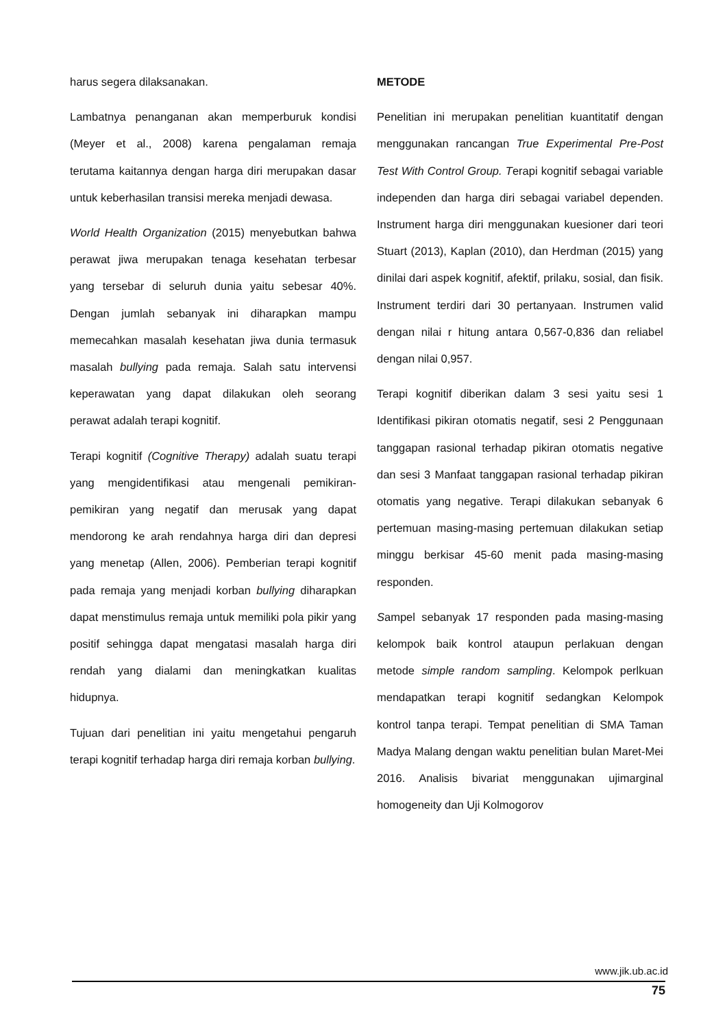harus segera dilaksanakan.
Lambatnya penanganan akan memperburuk kondisi (Meyer et al., 2008) karena pengalaman remaja terutama kaitannya dengan harga diri merupakan dasar untuk keberhasilan transisi mereka menjadi dewasa.
World Health Organization (2015) menyebutkan bahwa perawat jiwa merupakan tenaga kesehatan terbesar yang tersebar di seluruh dunia yaitu sebesar 40%. Dengan jumlah sebanyak ini diharapkan mampu memecahkan masalah kesehatan jiwa dunia termasuk masalah bullying pada remaja. Salah satu intervensi keperawatan yang dapat dilakukan oleh seorang perawat adalah terapi kognitif.
Terapi kognitif (Cognitive Therapy) adalah suatu terapi yang mengidentifikasi atau mengenali pemikiran-pemikiran yang negatif dan merusak yang dapat mendorong ke arah rendahnya harga diri dan depresi yang menetap (Allen, 2006). Pemberian terapi kognitif pada remaja yang menjadi korban bullying diharapkan dapat menstimulus remaja untuk memiliki pola pikir yang positif sehingga dapat mengatasi masalah harga diri rendah yang dialami dan meningkatkan kualitas hidupnya.
Tujuan dari penelitian ini yaitu mengetahui pengaruh terapi kognitif terhadap harga diri remaja korban bullying.
METODE
Penelitian ini merupakan penelitian kuantitatif dengan menggunakan rancangan True Experimental Pre-Post Test With Control Group. Terapi kognitif sebagai variable independen dan harga diri sebagai variabel dependen. Instrument harga diri menggunakan kuesioner dari teori Stuart (2013), Kaplan (2010), dan Herdman (2015) yang dinilai dari aspek kognitif, afektif, prilaku, sosial, dan fisik. Instrument terdiri dari 30 pertanyaan. Instrumen valid dengan nilai r hitung antara 0,567-0,836 dan reliabel dengan nilai 0,957.
Terapi kognitif diberikan dalam 3 sesi yaitu sesi 1 Identifikasi pikiran otomatis negatif, sesi 2 Penggunaan tanggapan rasional terhadap pikiran otomatis negative dan sesi 3 Manfaat tanggapan rasional terhadap pikiran otomatis yang negative. Terapi dilakukan sebanyak 6 pertemuan masing-masing pertemuan dilakukan setiap minggu berkisar 45-60 menit pada masing-masing responden.
Sampel sebanyak 17 responden pada masing-masing kelompok baik kontrol ataupun perlakuan dengan metode simple random sampling. Kelompok perlkuan mendapatkan terapi kognitif sedangkan Kelompok kontrol tanpa terapi. Tempat penelitian di SMA Taman Madya Malang dengan waktu penelitian bulan Maret-Mei 2016. Analisis bivariat menggunakan ujimarginal homogeneity dan Uji Kolmogorov
www.jik.ub.ac.id
75